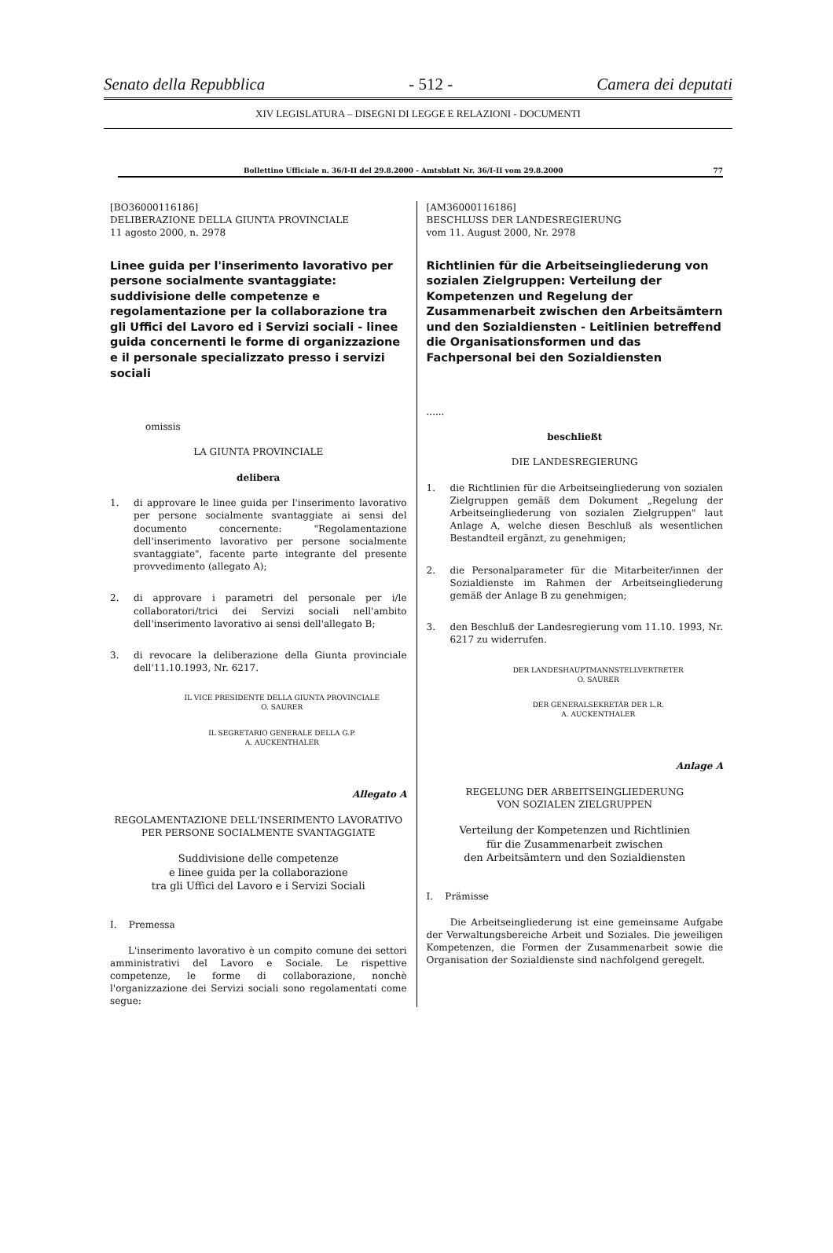Senato della Repubblica - 512 - Camera dei deputati
XIV LEGISLATURA – DISEGNI DI LEGGE E RELAZIONI - DOCUMENTI
Bollettino Ufficiale n. 36/I-II del 29.8.2000 - Amtsblatt Nr. 36/I-II vom 29.8.2000 77
[BO36000116186]
DELIBERAZIONE DELLA GIUNTA PROVINCIALE
11 agosto 2000, n. 2978
Linee guida per l'inserimento lavorativo per persone socialmente svantaggiate: suddivisione delle competenze e regolamentazione per la collaborazione tra gli Uffici del Lavoro ed i Servizi sociali - linee guida concernenti le forme di organizzazione e il personale specializzato presso i servizi sociali
omissis
LA GIUNTA PROVINCIALE
delibera
1. di approvare le linee guida per l'inserimento lavorativo per persone socialmente svantaggiate ai sensi del documento concernente: "Regolamentazione dell'inserimento lavorativo per persone socialmente svantaggiate", facente parte integrante del presente provvedimento (allegato A);
2. di approvare i parametri del personale per i/le collaboratori/trici dei Servizi sociali nell'ambito dell'inserimento lavorativo ai sensi dell'allegato B;
3. di revocare la deliberazione della Giunta provinciale dell'11.10.1993, Nr. 6217.
IL VICE PRESIDENTE DELLA GIUNTA PROVINCIALE
O. SAURER
IL SEGRETARIO GENERALE DELLA G.P.
A. AUCKENTHALER
Allegato A
REGOLAMENTAZIONE DELL'INSERIMENTO LAVORATIVO
PER PERSONE SOCIALMENTE SVANTAGGIATE
Suddivisione delle competenze
e linee guida per la collaborazione
tra gli Uffici del Lavoro e i Servizi Sociali
I. Premessa
L'inserimento lavorativo è un compito comune dei settori amministrativi del Lavoro e Sociale. Le rispettive competenze, le forme di collaborazione, nonchè l'organizzazione dei Servizi sociali sono regolamentati come segue:
[AM36000116186]
BESCHLUSS DER LANDESREGIERUNG
vom 11. August 2000, Nr. 2978
Richtlinien für die Arbeitseingliederung von sozialen Zielgruppen: Verteilung der Kompetenzen und Regelung der Zusammenarbeit zwischen den Arbeitsämtern und den Sozialdiensten - Leitlinien betreffend die Organisationsformen und das Fachpersonal bei den Sozialdiensten
......
beschließt
DIE LANDESREGIERUNG
1. die Richtlinien für die Arbeitseingliederung von sozialen Zielgruppen gemäß dem Dokument „Regelung der Arbeitseingliederung von sozialen Zielgruppen" laut Anlage A, welche diesen Beschluß als wesentlichen Bestandteil ergänzt, zu genehmigen;
2. die Personalparameter für die Mitarbeiter/innen der Sozialdienste im Rahmen der Arbeitseingliederung gemäß der Anlage B zu genehmigen;
3. den Beschluß der Landesregierung vom 11.10. 1993, Nr. 6217 zu widerrufen.
DER LANDESHAUPTMANNSTELLVERTRETER
O. SAURER
DER GENERALSEKRETÄR DER L.R.
A. AUCKENTHALER
Anlage A
REGELUNG DER ARBEITSEINGLIEDERUNG
VON SOZIALEN ZIELGRUPPEN
Verteilung der Kompetenzen und Richtlinien
für die Zusammenarbeit zwischen
den Arbeitsämtern und den Sozialdiensten
I. Prämisse
Die Arbeitseingliederung ist eine gemeinsame Aufgabe der Verwaltungsbereiche Arbeit und Soziales. Die jeweiligen Kompetenzen, die Formen der Zusammenarbeit sowie die Organisation der Sozialdienste sind nachfolgend geregelt.